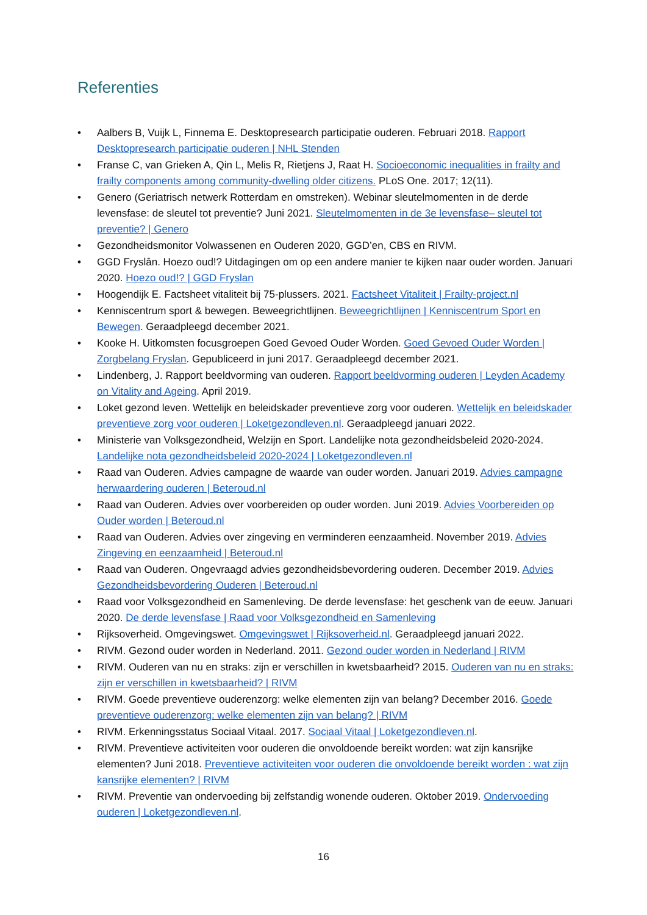Referenties
• Aalbers B, Vuijk L, Finnema E. Desktopresearch participatie ouderen. Februari 2018. Rapport Desktopresearch participatie ouderen | NHL Stenden
• Franse C, van Grieken A, Qin L, Melis R, Rietjens J, Raat H. Socioeconomic inequalities in frailty and frailty components among community-dwelling older citizens. PLoS One. 2017; 12(11).
• Genero (Geriatrisch netwerk Rotterdam en omstreken). Webinar sleutelmomenten in de derde levensfase: de sleutel tot preventie? Juni 2021. Sleutelmomenten in de 3e levensfase– sleutel tot preventie? | Genero
• Gezondheidsmonitor Volwassenen en Ouderen 2020, GGD’en, CBS en RIVM.
• GGD Fryslân. Hoezo oud!? Uitdagingen om op een andere manier te kijken naar ouder worden. Januari 2020. Hoezo oud!? | GGD Fryslan
• Hoogendijk E. Factsheet vitaliteit bij 75-plussers. 2021. Factsheet Vitaliteit | Frailty-project.nl
• Kenniscentrum sport & bewegen. Beweegrichtlijnen. Beweegrichtlijnen | Kenniscentrum Sport en Bewegen. Geraadpleegd december 2021.
• Kooke H. Uitkomsten focusgroepen Goed Gevoed Ouder Worden. Goed Gevoed Ouder Worden | Zorgbelang Fryslan. Gepubliceerd in juni 2017. Geraadpleegd december 2021.
• Lindenberg, J. Rapport beeldvorming van ouderen. Rapport beeldvorming ouderen | Leyden Academy on Vitality and Ageing. April 2019.
• Loket gezond leven. Wettelijk en beleidskader preventieve zorg voor ouderen. Wettelijk en beleidskader preventieve zorg voor ouderen | Loketgezondleven.nl. Geraadpleegd januari 2022.
• Ministerie van Volksgezondheid, Welzijn en Sport. Landelijke nota gezondheidsbeleid 2020-2024. Landelijke nota gezondheidsbeleid 2020-2024 | Loketgezondleven.nl
• Raad van Ouderen. Advies campagne de waarde van ouder worden. Januari 2019. Advies campagne herwaardering ouderen | Beteroud.nl
• Raad van Ouderen. Advies over voorbereiden op ouder worden. Juni 2019. Advies Voorbereiden op Ouder worden | Beteroud.nl
• Raad van Ouderen. Advies over zingeving en verminderen eenzaamheid. November 2019. Advies Zingeving en eenzaamheid | Beteroud.nl
• Raad van Ouderen. Ongevraagd advies gezondheidsbevordering ouderen. December 2019. Advies Gezondheidsbevordering Ouderen | Beteroud.nl
• Raad voor Volksgezondheid en Samenleving. De derde levensfase: het geschenk van de eeuw. Januari 2020. De derde levensfase | Raad voor Volksgezondheid en Samenleving
• Rijksoverheid. Omgevingswet. Omgevingswet | Rijksoverheid.nl. Geraadpleegd januari 2022.
• RIVM. Gezond ouder worden in Nederland. 2011. Gezond ouder worden in Nederland | RIVM
• RIVM. Ouderen van nu en straks: zijn er verschillen in kwetsbaarheid? 2015. Ouderen van nu en straks: zijn er verschillen in kwetsbaarheid? | RIVM
• RIVM. Goede preventieve ouderenzorg: welke elementen zijn van belang? December 2016. Goede preventieve ouderenzorg: welke elementen zijn van belang? | RIVM
• RIVM. Erkenningsstatus Sociaal Vitaal. 2017. Sociaal Vitaal | Loketgezondleven.nl.
• RIVM. Preventieve activiteiten voor ouderen die onvoldoende bereikt worden: wat zijn kansrijke elementen? Juni 2018. Preventieve activiteiten voor ouderen die onvoldoende bereikt worden : wat zijn kansrijke elementen? | RIVM
• RIVM. Preventie van ondervoeding bij zelfstandig wonende ouderen. Oktober 2019. Ondervoeding ouderen | Loketgezondleven.nl.
16